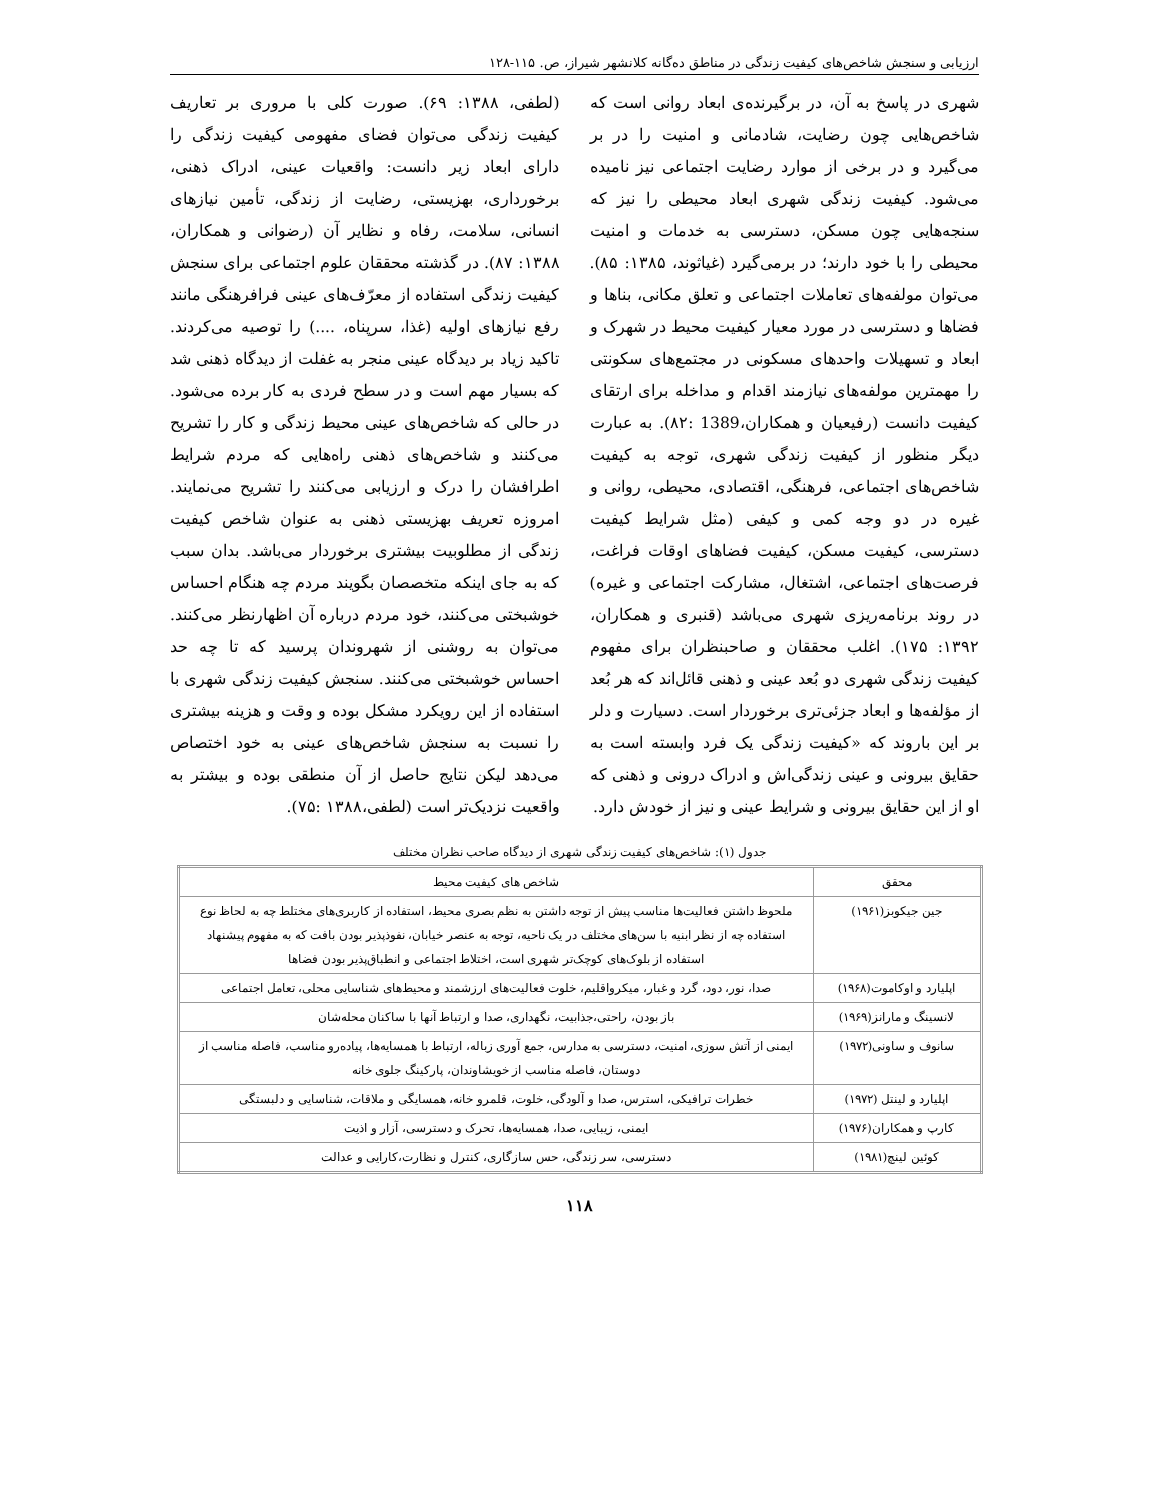ارزیابی و سنجش شاخص‌های کیفیت زندگی در مناطق ده‌گانه کلانشهر شیراز، ص. ۱۱۵-۱۲۸
شهری در پاسخ به آن، در برگیرنده‌ی ابعاد روانی است که شاخص‌هایی چون رضایت، شادمانی و امنیت را در بر می‌گیرد و در برخی از موارد رضایت اجتماعی نیز نامیده می‌شود. کیفیت زندگی شهری ابعاد محیطی را نیز که سنجه‌هایی چون مسکن، دسترسی به خدمات و امنیت محیطی را با خود دارند؛ در برمی‌گیرد (غیاثوند، ۱۳۸۵: ۸۵). می‌توان مولفه‌های تعاملات اجتماعی و تعلق مکانی، بناها و فضاها و دسترسی در مورد معیار کیفیت محیط در شهرک و ابعاد و تسهیلات واحدهای مسکونی در مجتمع‌های سکونتی را مهمترین مولفه‌های نیازمند اقدام و مداخله برای ارتقای کیفیت دانست (رفیعیان و همکاران،1389 :۸۲). به عبارت دیگر منظور از کیفیت زندگی شهری، توجه به کیفیت شاخص‌های اجتماعی، فرهنگی، اقتصادی، محیطی، روانی و غیره در دو وجه کمی و کیفی (مثل شرایط کیفیت دسترسی، کیفیت مسکن، کیفیت فضاهای اوقات فراغت، فرصت‌های اجتماعی، اشتغال، مشارکت اجتماعی و غیره) در روند برنامه‌ریزی شهری می‌باشد (قنبری و همکاران، ۱۳۹۲: ۱۷۵). اغلب محققان و صاحبنظران برای مفهوم کیفیت زندگی شهری دو بُعد عینی و ذهنی قائل‌اند که هر بُعد از مؤلفه‌ها و ابعاد جزئی‌تری برخوردار است. دسیارت و دلر بر این باروند که «کیفیت زندگی یک فرد وابسته است به حقایق بیرونی و عینی زندگی‌اش و ادراک درونی و ذهنی که او از این حقایق بیرونی و شرایط عینی و نیز از خودش دارد.
(لطفی، ۱۳۸۸: ۶۹). صورت کلی با مروری بر تعاریف کیفیت زندگی می‌توان فضای مفهومی کیفیت زندگی را دارای ابعاد زیر دانست: واقعیات عینی، ادراک ذهنی، برخورداری، بهزیستی، رضایت از زندگی، تأمین نیازهای انسانی، سلامت، رفاه و نظایر آن (رضوانی و همکاران، ۱۳۸۸: ۸۷). در گذشته محققان علوم اجتماعی برای سنجش کیفیت زندگی استفاده از معرّف‌های عینی فرافرهنگی مانند رفع نیازهای اولیه (غذا، سرپناه، ....) را توصیه می‌کردند. تاکید زیاد بر دیدگاه عینی منجر به غفلت از دیدگاه ذهنی شد که بسیار مهم است و در سطح فردی به کار برده می‌شود. در حالی که شاخص‌های عینی محیط زندگی و کار را تشریح می‌کنند و شاخص‌های ذهنی راه‌هایی که مردم شرایط اطرافشان را درک و ارزیابی می‌کنند را تشریح می‌نمایند. امروزه تعریف بهزیستی ذهنی به عنوان شاخص کیفیت زندگی از مطلوبیت بیشتری برخوردار می‌باشد. بدان سبب که به جای اینکه متخصصان بگویند مردم چه هنگام احساس خوشبختی می‌کنند، خود مردم درباره آن اظهارنظر می‌کنند. می‌توان به روشنی از شهروندان پرسید که تا چه حد احساس خوشبختی می‌کنند. سنجش کیفیت زندگی شهری با استفاده از این رویکرد مشکل بوده و وقت و هزینه بیشتری را نسبت به سنجش شاخص‌های عینی به خود اختصاص می‌دهد لیکن نتایج حاصل از آن منطقی بوده و بیشتر به واقعیت نزدیک‌تر است (لطفی،۱۳۸۸ :۷۵).
جدول (۱): شاخص‌های کیفیت زندگی شهری از دیدگاه صاحب نظران مختلف
| محقق | شاخص های کیفیت محیط |
| --- | --- |
| جین جیکوبز(۱۹۶۱) | ملحوظ داشتن فعالیت‌ها مناسب پیش از توجه داشتن به نظم بصری محیط، استفاده از کاربری‌های مختلط چه به لحاظ نوع استفاده چه از نظر ابنیه با سن‌های مختلف در یک ناحیه، توجه به عنصر خیابان، نفوذپذیر بودن بافت که به مفهوم پیشنهاد استفاده از بلوک‌های کوچک‌تر شهری است، اختلاط اجتماعی و انطباق‌پذیر بودن فضاها |
| اپلیارد و اوکاموت(۱۹۶۸) | صدا، نور، دود، گرد و غبار، میکرواقلیم، خلوت فعالیت‌های ارزشمند و محیط‌های شناسایی محلی، تعامل اجتماعی |
| لانسینگ و مارانز(۱۹۶۹) | باز بودن، راحتی،جذابیت، نگهداری، صدا و ارتباط آنها با ساکنان محله‌شان |
| سانوف و ساونی(۱۹۷۲) | ایمنی از آتش سوزی، امنیت، دسترسی به مدارس، جمع آوری زباله، ارتباط با همسایه‌ها، پیاده‌رو مناسب، فاصله مناسب از دوستان، فاصله مناسب از خویشاوندان، پارکینگ جلوی خانه |
| اپلیارد و لینتل (۱۹۷۲) | خطرات ترافیکی، استرس، صدا و آلودگی، خلوت، قلمرو خانه، همسایگی و ملاقات، شناسایی و دلبستگی |
| کارپ و همکاران(۱۹۷۶) | ایمنی، زیبایی، صدا، همسایه‌ها، تحرک و دسترسی، آزار و اذیت |
| کوئین لینچ(۱۹۸۱) | دسترسی، سر زندگی، حس سازگاری، کنترل و نظارت،کارایی و عدالت |
۱۱۸